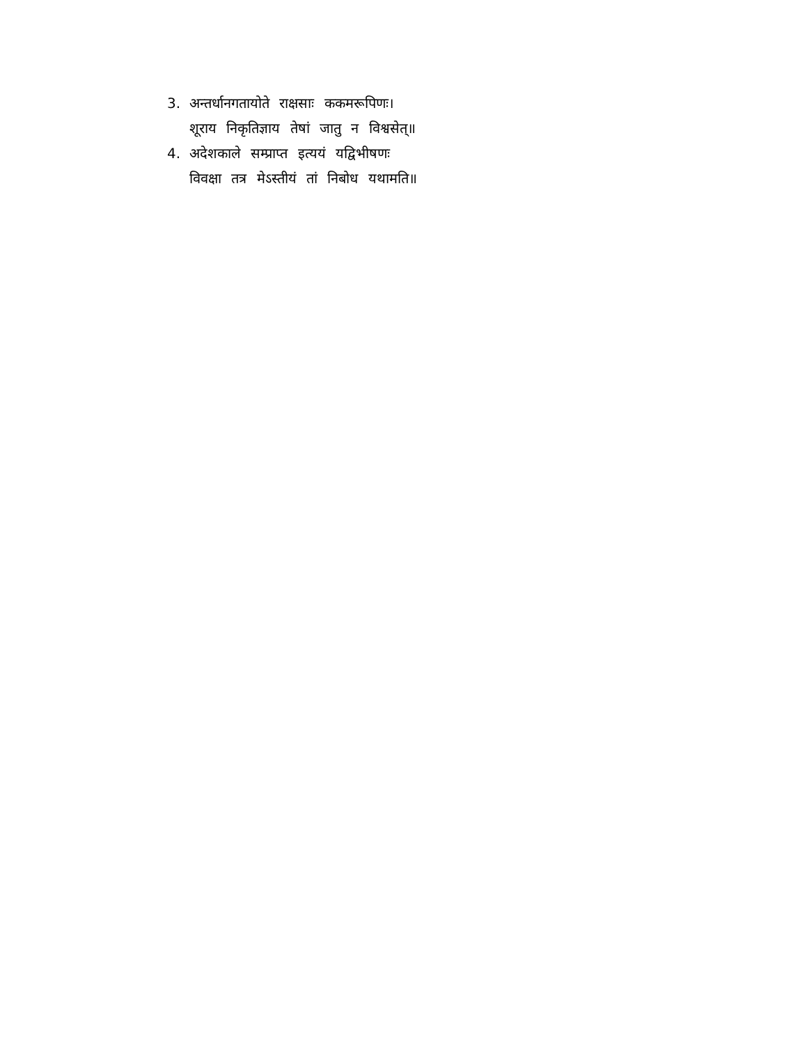3. अन्तर्धानगतायोते राक्षसाः ककमरूपिणः।
शूराय निकृतिज्ञाय तेषां जातु न विश्वसेत्॥
4. अदेशकाले सम्प्राप्त इत्ययं यद्विभीषणः
विवक्षा तत्र मेऽस्तीयं तां निबोध यथामति॥